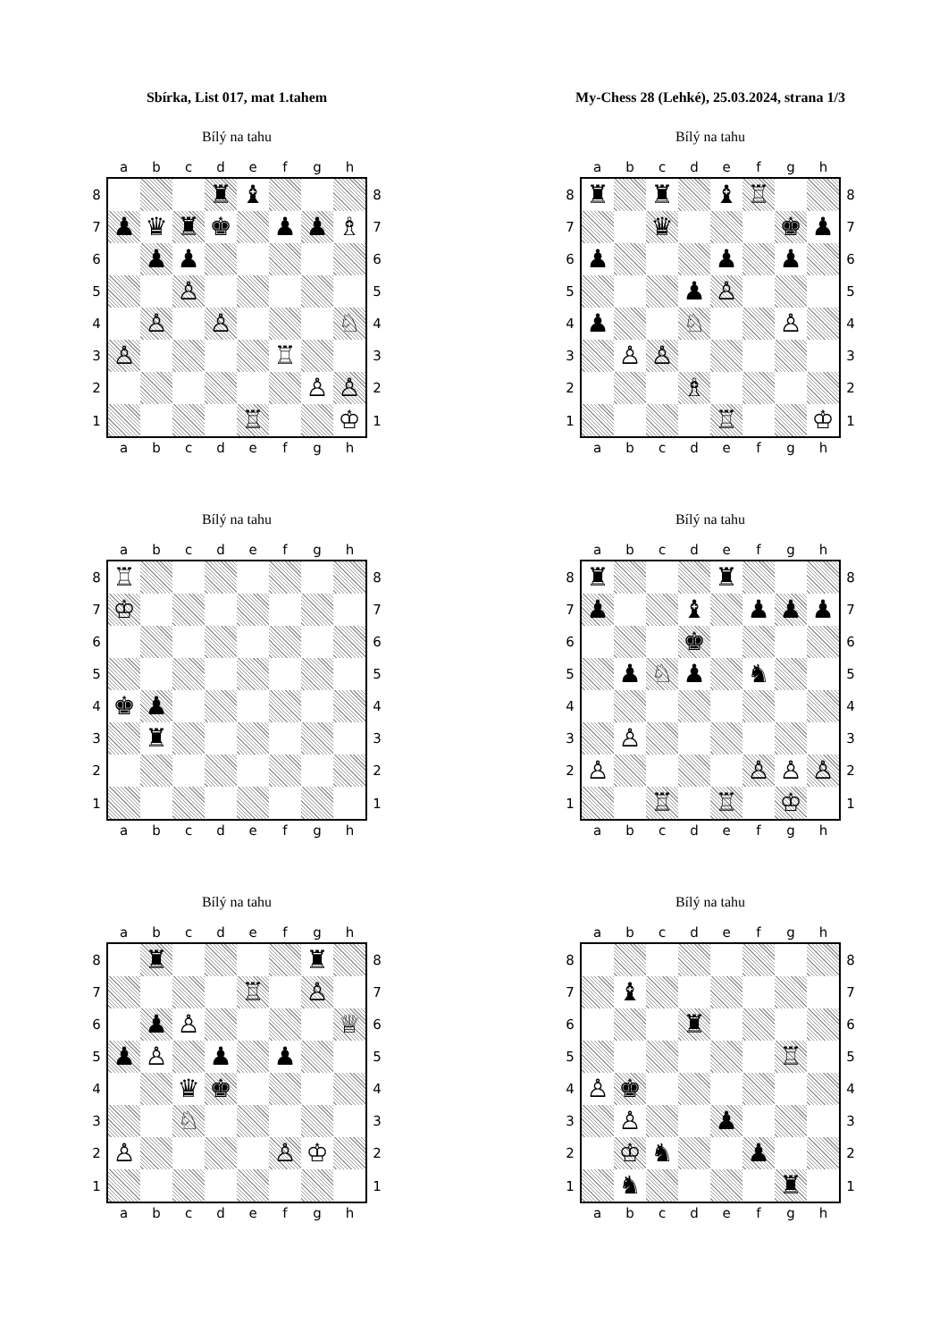Sbírka, List 017, mat 1.tahem My-Chess 28 (Lehké), 25.03.2024, strana 1/3
Bílý na tahu
| | a | b | c | d | e | f | g | h | |
| --- | --- | --- | --- | --- | --- | --- | --- | --- | --- |
| 8 | | | | ♜ | ♝ | | | | 8 |
| 7 | ♟ | ♛ | ♜ | ♚ | | ♟ | ♟ | ♗ | 7 |
| 6 | | ♟ | ♟ | | | | | | 6 |
| 5 | | | ♙ | | | | | | 5 |
| 4 | | ♙ | | ♙ | | | | ♘ | 4 |
| 3 | ♙ | | | | | ♖ | | | 3 |
| 2 | | | | | | | ♙ | ♙ | 2 |
| 1 | | | | | ♖ | | | ♔ | 1 |
| | a | b | c | d | e | f | g | h | |
Bílý na tahu
| | a | b | c | d | e | f | g | h | |
| --- | --- | --- | --- | --- | --- | --- | --- | --- | --- |
| 8 | ♜ | | ♜ | | ♝ | ♖ | | | 8 |
| 7 | | | ♛ | | | | ♚ | ♟ | 7 |
| 6 | ♟ | | | | ♟ | | ♟ | | 6 |
| 5 | | | | ♟ | ♙ | | | | 5 |
| 4 | ♟ | | | ♘ | | | ♙ | | 4 |
| 3 | | ♙ | ♙ | | | | | | 3 |
| 2 | | | | ♗ | | | | | 2 |
| 1 | | | | | ♖ | | | ♔ | 1 |
| | a | b | c | d | e | f | g | h | |
Bílý na tahu
| | a | b | c | d | e | f | g | h | |
| --- | --- | --- | --- | --- | --- | --- | --- | --- | --- |
| 8 | ♖ | | | | | | | | 8 |
| 7 | ♔ | | | | | | | | 7 |
| 6 | | | | | | | | | 6 |
| 5 | | | | | | | | | 5 |
| 4 | ♚ | ♟ | | | | | | | 4 |
| 3 | | ♜ | | | | | | | 3 |
| 2 | | | | | | | | | 2 |
| 1 | | | | | | | | | 1 |
| | a | b | c | d | e | f | g | h | |
Bílý na tahu
| | a | b | c | d | e | f | g | h | |
| --- | --- | --- | --- | --- | --- | --- | --- | --- | --- |
| 8 | ♜ | | | | ♜ | | | | 8 |
| 7 | ♟ | | | ♝ | | ♟ | ♟ | ♟ | 7 |
| 6 | | | | ♚ | | | | | 6 |
| 5 | | ♟ | ♘ | ♟ | | ♞ | | | 5 |
| 4 | | | | | | | | | 4 |
| 3 | | ♙ | | | | | | | 3 |
| 2 | ♙ | | | | | ♙ | ♙ | ♙ | 2 |
| 1 | | | ♖ | | ♖ | | ♔ | | 1 |
| | a | b | c | d | e | f | g | h | |
Bílý na tahu
| | a | b | c | d | e | f | g | h | |
| --- | --- | --- | --- | --- | --- | --- | --- | --- | --- |
| 8 | | ♜ | | | | | ♜ | | 8 |
| 7 | | | | | ♖ | | ♙ | | 7 |
| 6 | | ♟ | ♙ | | | | | ♕ | 6 |
| 5 | ♟ | ♙ | | ♟ | | ♟ | | | 5 |
| 4 | | | ♛ | ♚ | | | | | 4 |
| 3 | | | ♘ | | | | | | 3 |
| 2 | ♙ | | | | | ♙ | ♔ | | 2 |
| 1 | | | | | | | | | 1 |
| | a | b | c | d | e | f | g | h | |
Bílý na tahu
| | a | b | c | d | e | f | g | h | |
| --- | --- | --- | --- | --- | --- | --- | --- | --- | --- |
| 8 | | | | | | | | | 8 |
| 7 | | ♝ | | | | | | | 7 |
| 6 | | | | ♜ | | | | | 6 |
| 5 | | | | | | | ♖ | | 5 |
| 4 | ♙ | ♚ | | | | | | | 4 |
| 3 | | ♙ | | | ♟ | | | | 3 |
| 2 | | ♔ | ♞ | | | ♟ | | | 2 |
| 1 | | ♞ | | | | | ♜ | | 1 |
| | a | b | c | d | e | f | g | h | |